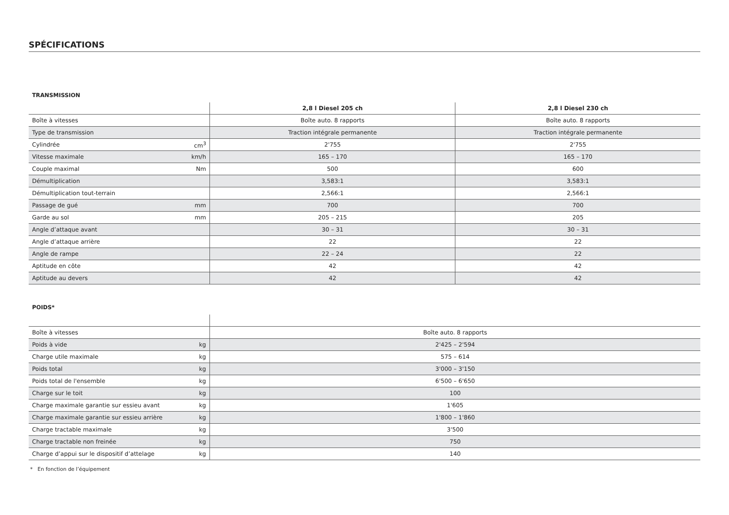SPÉCIFICATIONS
TRANSMISSION
| | | 2,8 l Diesel 205 ch | 2,8 l Diesel 230 ch |
| --- | --- | --- | --- |
| Boîte à vitesses | | Boîte auto. 8 rapports | Boîte auto. 8 rapports |
| Type de transmission | | Traction intégrale permanente | Traction intégrale permanente |
| Cylindrée | cm<sup>3</sup> | 2'755 | 2'755 |
| Vitesse maximale | km/h | 165 – 170 | 165 – 170 |
| Couple maximal | Nm | 500 | 600 |
| Démultiplication | | 3,583:1 | 3,583:1 |
| Démultiplication tout-terrain | | 2,566:1 | 2,566:1 |
| Passage de gué | mm | 700 | 700 |
| Garde au sol | mm | 205 – 215 | 205 |
| Angle d’attaque avant | | 30 – 31 | 30 – 31 |
| Angle d’attaque arrière | | 22 | 22 |
| Angle de rampe | | 22 – 24 | 22 |
| Aptitude en côte | | 42 | 42 |
| Aptitude au devers | | 42 | 42 |
POIDS*
| Boîte à vitesses | | Boîte auto. 8 rapports |
| Poids à vide | kg | 2'425 – 2'594 |
| Charge utile maximale | kg | 575 – 614 |
| Poids total | kg | 3'000 – 3'150 |
| Poids total de l'ensemble | kg | 6'500 – 6'650 |
| Charge sur le toit | kg | 100 |
| Charge maximale garantie sur essieu avant | kg | 1'605 |
| Charge maximale garantie sur essieu arrière | kg | 1'800 – 1'860 |
| Charge tractable maximale | kg | 3'500 |
| Charge tractable non freinée | kg | 750 |
| Charge d’appui sur le dispositif d’attelage | kg | 140 |
* En fonction de l’équipement